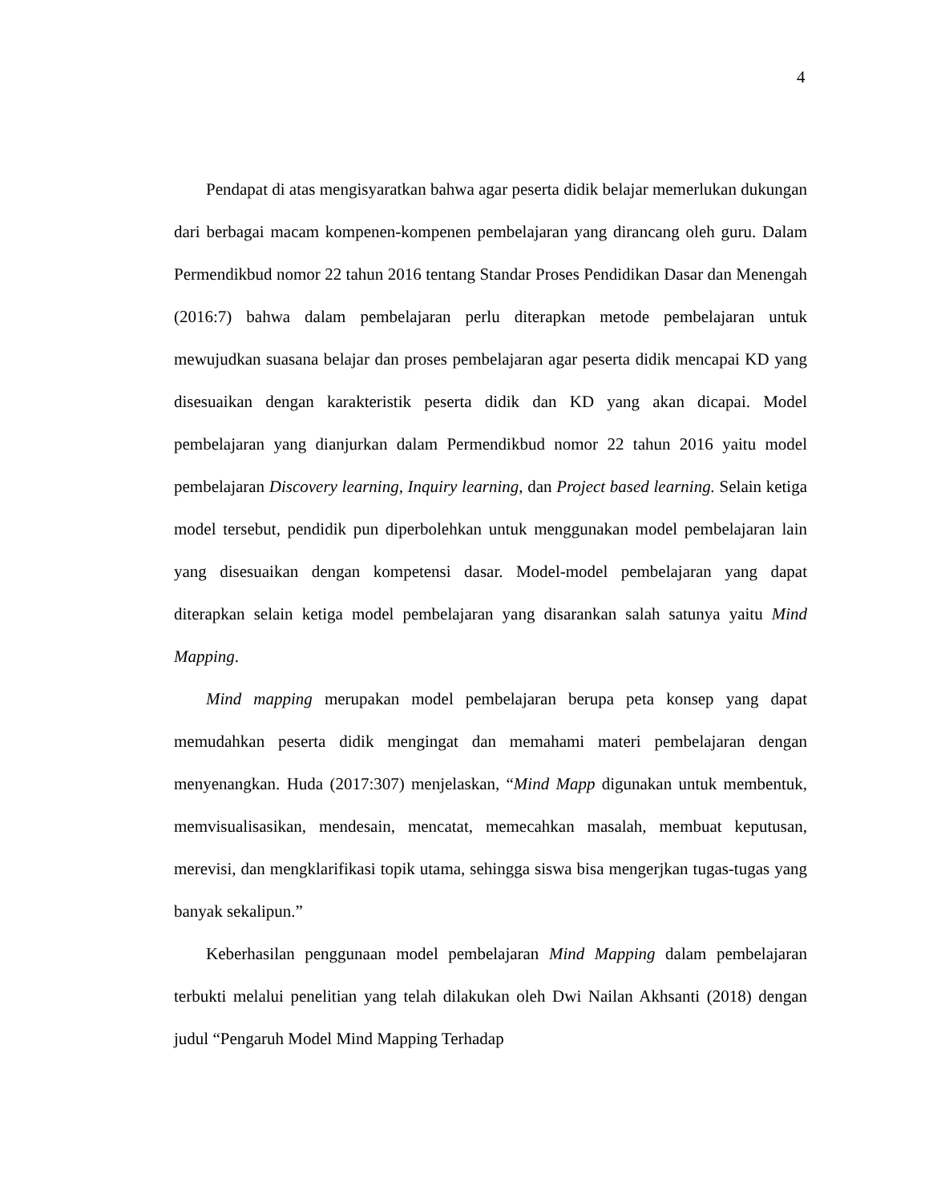4
Pendapat di atas mengisyaratkan bahwa agar peserta didik belajar memerlukan dukungan dari berbagai macam kompenen-kompenen pembelajaran yang dirancang oleh guru. Dalam Permendikbud nomor 22 tahun 2016 tentang Standar Proses Pendidikan Dasar dan Menengah (2016:7) bahwa dalam pembelajaran perlu diterapkan metode pembelajaran untuk mewujudkan suasana belajar dan proses pembelajaran agar peserta didik mencapai KD yang disesuaikan dengan karakteristik peserta didik dan KD yang akan dicapai. Model pembelajaran yang dianjurkan dalam Permendikbud nomor 22 tahun 2016 yaitu model pembelajaran Discovery learning, Inquiry learning, dan Project based learning. Selain ketiga model tersebut, pendidik pun diperbolehkan untuk menggunakan model pembelajaran lain yang disesuaikan dengan kompetensi dasar. Model-model pembelajaran yang dapat diterapkan selain ketiga model pembelajaran yang disarankan salah satunya yaitu Mind Mapping.
Mind mapping merupakan model pembelajaran berupa peta konsep yang dapat memudahkan peserta didik mengingat dan memahami materi pembelajaran dengan menyenangkan. Huda (2017:307) menjelaskan, “Mind Mapp digunakan untuk membentuk, memvisualisasikan, mendesain, mencatat, memecahkan masalah, membuat keputusan, merevisi, dan mengklarifikasi topik utama, sehingga siswa bisa mengerjkan tugas-tugas yang banyak sekalipun.”
Keberhasilan penggunaan model pembelajaran Mind Mapping dalam pembelajaran terbukti melalui penelitian yang telah dilakukan oleh Dwi Nailan Akhsanti (2018) dengan judul “Pengaruh Model Mind Mapping Terhadap